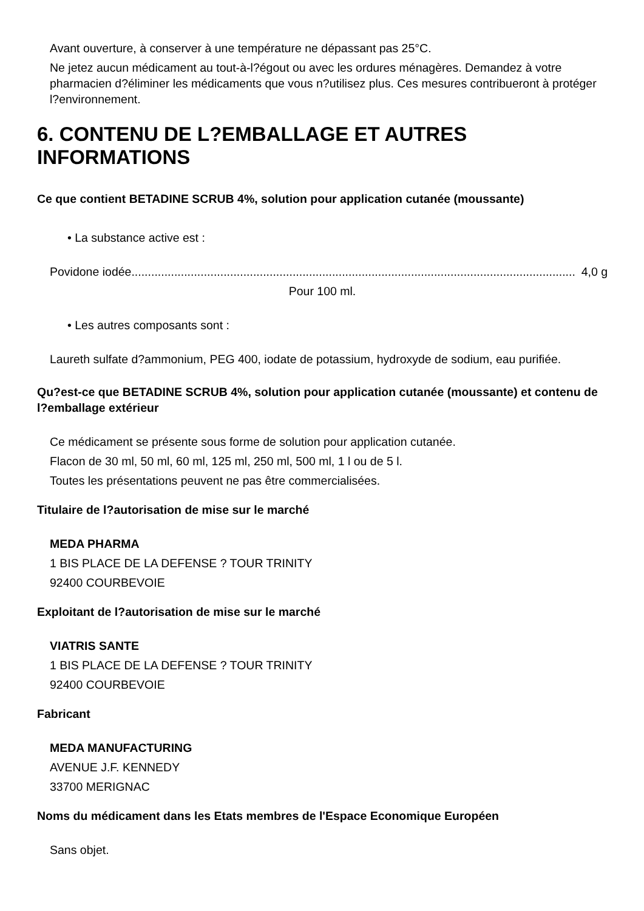Avant ouverture, à conserver à une température ne dépassant pas 25°C.
Ne jetez aucun médicament au tout-à-l?égout ou avec les ordures ménagères. Demandez à votre pharmacien d?éliminer les médicaments que vous n?utilisez plus. Ces mesures contribueront à protéger l?environnement.
6. CONTENU DE L?EMBALLAGE ET AUTRES INFORMATIONS
Ce que contient BETADINE SCRUB 4%, solution pour application cutanée (moussante)
• La substance active est :
Povidone iodée....................................................................................................................................... 4,0 g
Pour 100 ml.
• Les autres composants sont :
Laureth sulfate d?ammonium, PEG 400, iodate de potassium, hydroxyde de sodium, eau purifiée.
Qu?est-ce que BETADINE SCRUB 4%, solution pour application cutanée (moussante) et contenu de l?emballage extérieur
Ce médicament se présente sous forme de solution pour application cutanée.
Flacon de 30 ml, 50 ml, 60 ml, 125 ml, 250 ml, 500 ml, 1 l ou de 5 l.
Toutes les présentations peuvent ne pas être commercialisées.
Titulaire de l?autorisation de mise sur le marché
MEDA PHARMA
1 BIS PLACE DE LA DEFENSE ? TOUR TRINITY
92400 COURBEVOIE
Exploitant de l?autorisation de mise sur le marché
VIATRIS SANTE
1 BIS PLACE DE LA DEFENSE ? TOUR TRINITY
92400 COURBEVOIE
Fabricant
MEDA MANUFACTURING
AVENUE J.F. KENNEDY
33700 MERIGNAC
Noms du médicament dans les Etats membres de l'Espace Economique Européen
Sans objet.